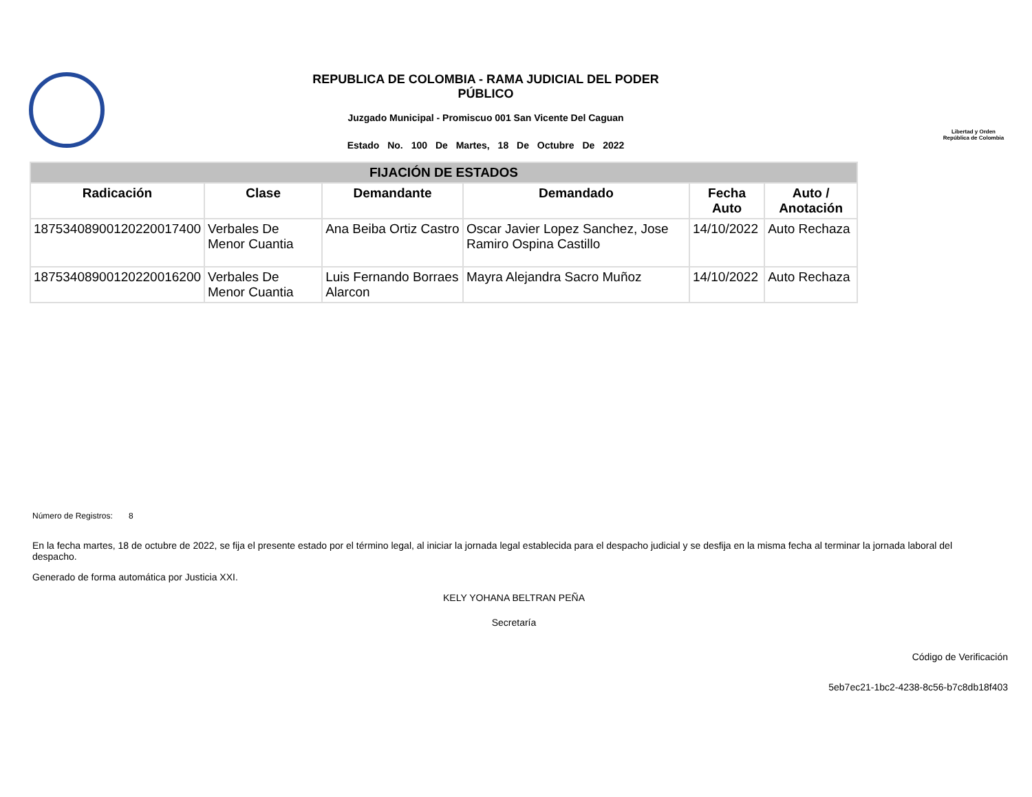REPUBLICA DE COLOMBIA - RAMA JUDICIAL DEL PODER
PÚBLICO
Juzgado Municipal - Promiscuo 001 San Vicente Del Caguan
Estado No. 100 De Martes, 18 De Octubre De 2022
Libertad y Orden
República de Colombia
| FIJACIÓN DE ESTADOS | | | | | |
| --- | --- | --- | --- | --- | --- |
| Radicación | Clase | Demandante | Demandado | Fecha Auto | Auto / Anotación |
| 18753408900120220017400 | Verbales De Menor Cuantia | Ana Beiba Ortiz Castro | Oscar Javier Lopez Sanchez, Jose Ramiro Ospina Castillo | 14/10/2022 | Auto Rechaza |
| 18753408900120220016200 | Verbales De Menor Cuantia | Luis Fernando Borraes Alarcon | Mayra Alejandra Sacro Muñoz | 14/10/2022 | Auto Rechaza |
Número de Registros: 8
En la fecha martes, 18 de octubre de 2022, se fija el presente estado por el término legal, al iniciar la jornada legal establecida para el despacho judicial y se desfija en la misma fecha al terminar la jornada laboral del despacho.
Generado de forma automática por Justicia XXI.
KELY YOHANA BELTRAN PEÑA
Secretaría
Código de Verificación
5eb7ec21-1bc2-4238-8c56-b7c8db18f403